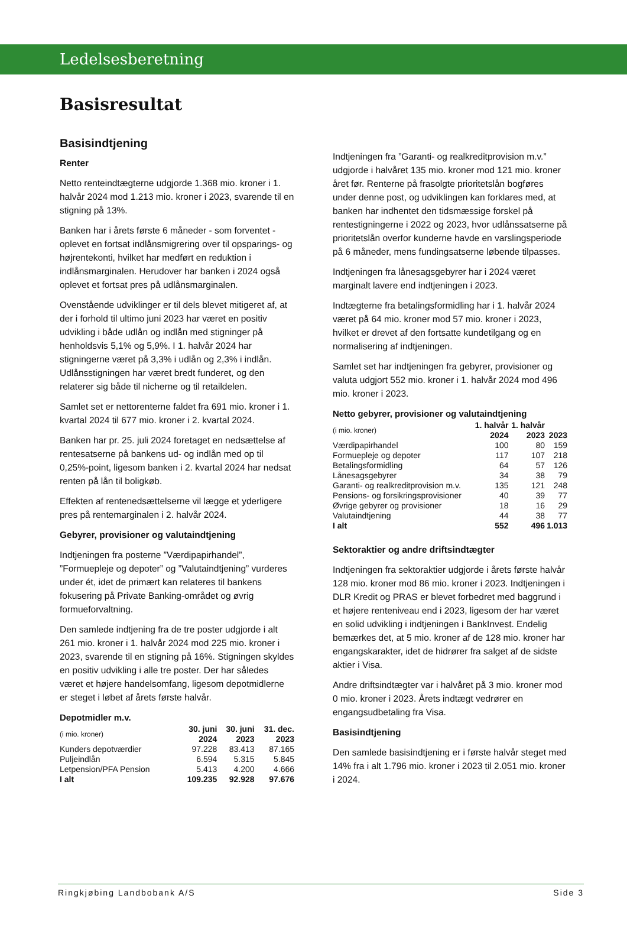Ledelsesberetning
Basisresultat
Basisindtjening
Renter
Netto renteindtægterne udgjorde 1.368 mio. kroner i 1. halvår 2024 mod 1.213 mio. kroner i 2023, svarende til en stigning på 13%.
Banken har i årets første 6 måneder - som forventet - oplevet en fortsat indlånsmigrering over til opsparings- og højrentekonti, hvilket har medført en reduktion i indlånsmarginalen. Herudover har banken i 2024 også oplevet et fortsat pres på udlånsmarginalen.
Ovenstående udviklinger er til dels blevet mitigeret af, at der i forhold til ultimo juni 2023 har været en positiv udvikling i både udlån og indlån med stigninger på henholdsvis 5,1% og 5,9%. I 1. halvår 2024 har stigningerne været på 3,3% i udlån og 2,3% i indlån. Udlånsstigningen har været bredt funderet, og den relaterer sig både til nicherne og til retaildelen.
Samlet set er nettorenterne faldet fra 691 mio. kroner i 1. kvartal 2024 til 677 mio. kroner i 2. kvartal 2024.
Banken har pr. 25. juli 2024 foretaget en nedsættelse af rentesatserne på bankens ud- og indlån med op til 0,25%-point, ligesom banken i 2. kvartal 2024 har nedsat renten på lån til boligkøb.
Effekten af rentenedsættelserne vil lægge et yderligere pres på rentemarginalen i 2. halvår 2024.
Gebyrer, provisioner og valutaindtjening
Indtjeningen fra posterne ”Værdipapirhandel”, ”Formuepleje og depoter” og ”Valutaindtjening” vurderes under ét, idet de primært kan relateres til bankens fokusering på Private Banking-området og øvrig formueforvaltning.
Den samlede indtjening fra de tre poster udgjorde i alt 261 mio. kroner i 1. halvår 2024 mod 225 mio. kroner i 2023, svarende til en stigning på 16%. Stigningen skyldes en positiv udvikling i alle tre poster. Der har således været et højere handelsomfang, ligesom depotmidlerne er steget i løbet af årets første halvår.
Depotmidler m.v.
| (i mio. kroner) | 30. juni 2024 | 30. juni 2023 | 31. dec. 2023 |
| --- | --- | --- | --- |
| Kunders depotværdier | 97.228 | 83.413 | 87.165 |
| Puljeindlån | 6.594 | 5.315 | 5.845 |
| Letpension/PFA Pension | 5.413 | 4.200 | 4.666 |
| I alt | 109.235 | 92.928 | 97.676 |
Indtjeningen fra ”Garanti- og realkreditprovision m.v.” udgjorde i halvåret 135 mio. kroner mod 121 mio. kroner året før. Renterne på frasolgte prioritetslån bogføres under denne post, og udviklingen kan forklares med, at banken har indhentet den tidsmæssige forskel på rentestigningerne i 2022 og 2023, hvor udlånssatserne på prioritetslån overfor kunderne havde en varslingsperiode på 6 måneder, mens fundingsatserne løbende tilpasses.
Indtjeningen fra lånesagsgebyrer har i 2024 været marginalt lavere end indtjeningen i 2023.
Indtægterne fra betalingsformidling har i 1. halvår 2024 været på 64 mio. kroner mod 57 mio. kroner i 2023, hvilket er drevet af den fortsatte kundetilgang og en normalisering af indtjeningen.
Samlet set har indtjeningen fra gebyrer, provisioner og valuta udgjort 552 mio. kroner i 1. halvår 2024 mod 496 mio. kroner i 2023.
Netto gebyrer, provisioner og valutaindtjening
| (i mio. kroner) | 1. halvår 2024 | 1. halvår 2023 | 2023 |
| --- | --- | --- | --- |
| Værdipapirhandel | 100 | 80 | 159 |
| Formuepleje og depoter | 117 | 107 | 218 |
| Betalingsformidling | 64 | 57 | 126 |
| Lånesagsgebyrer | 34 | 38 | 79 |
| Garanti- og realkreditprovision m.v. | 135 | 121 | 248 |
| Pensions- og forsikringsprovisioner | 40 | 39 | 77 |
| Øvrige gebyrer og provisioner | 18 | 16 | 29 |
| Valutaindtjening | 44 | 38 | 77 |
| I alt | 552 | 496 | 1.013 |
Sektoraktier og andre driftsindtægter
Indtjeningen fra sektoraktier udgjorde i årets første halvår 128 mio. kroner mod 86 mio. kroner i 2023. Indtjeningen i DLR Kredit og PRAS er blevet forbedret med baggrund i et højere renteniveau end i 2023, ligesom der har været en solid udvikling i indtjeningen i BankInvest. Endelig bemærkes det, at 5 mio. kroner af de 128 mio. kroner har engangskarakter, idet de hidrører fra salget af de sidste aktier i Visa.
Andre driftsindtægter var i halvåret på 3 mio. kroner mod 0 mio. kroner i 2023. Årets indtægt vedrører en engangsudbetaling fra Visa.
Basisindtjening
Den samlede basisindtjening er i første halvår steget med 14% fra i alt 1.796 mio. kroner i 2023 til 2.051 mio. kroner i 2024.
Ringkjøbing Landbobank A/S Side 3